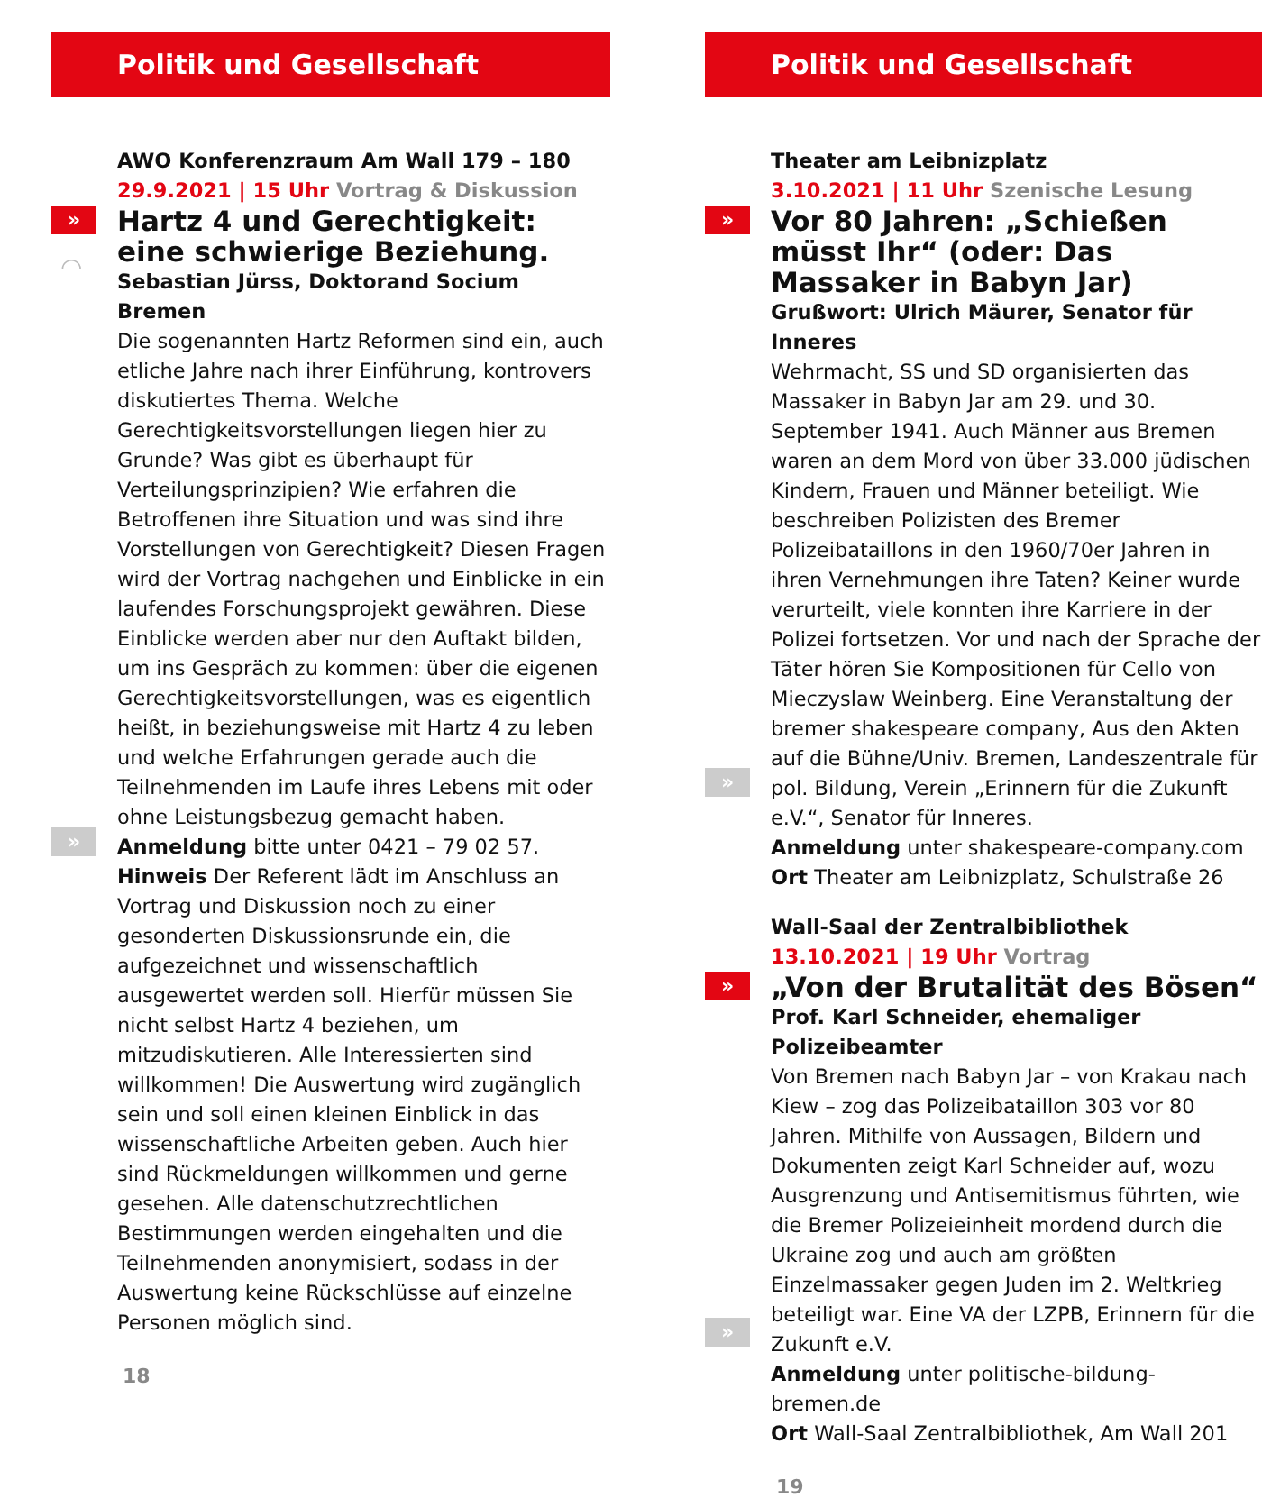Politik und Gesellschaft
»
◠
»
AWO Konferenzraum Am Wall 179 – 180
29.9.2021 | 15 Uhr Vortrag & Diskussion
Hartz 4 und Gerechtigkeit: eine schwierige Beziehung.
Sebastian Jürss, Doktorand Socium Bremen
Die sogenannten Hartz Reformen sind ein, auch etliche Jahre nach ihrer Einführung, kontrovers diskutiertes Thema. Welche Gerechtigkeitsvorstellungen liegen hier zu Grunde? Was gibt es überhaupt für Verteilungsprinzipien? Wie erfahren die Betroffenen ihre Situation und was sind ihre Vorstellungen von Gerechtigkeit? Diesen Fragen wird der Vortrag nachgehen und Einblicke in ein laufendes Forschungsprojekt gewähren. Diese Einblicke werden aber nur den Auftakt bilden, um ins Gespräch zu kommen: über die eigenen Gerechtigkeitsvorstellungen, was es eigentlich heißt, in beziehungsweise mit Hartz 4 zu leben und welche Erfahrungen gerade auch die Teilnehmenden im Laufe ihres Lebens mit oder ohne Leistungsbezug gemacht haben.
Anmeldung bitte unter 0421 – 79 02 57.
Hinweis Der Referent lädt im Anschluss an Vortrag und Diskussion noch zu einer gesonderten Diskussionsrunde ein, die aufgezeichnet und wissenschaftlich ausgewertet werden soll. Hierfür müssen Sie nicht selbst Hartz 4 beziehen, um mitzudiskutieren. Alle Interessierten sind willkommen! Die Auswertung wird zugänglich sein und soll einen kleinen Einblick in das wissenschaftliche Arbeiten geben. Auch hier sind Rückmeldungen willkommen und gerne gesehen. Alle datenschutzrechtlichen Bestimmungen werden eingehalten und die Teilnehmenden anonymisiert, sodass in der Auswertung keine Rückschlüsse auf einzelne Personen möglich sind.
18
Politik und Gesellschaft
»
»
Theater am Leibnizplatz
3.10.2021 | 11 Uhr Szenische Lesung
Vor 80 Jahren: „Schießen müsst Ihr“ (oder: Das Massaker in Babyn Jar)
Grußwort: Ulrich Mäurer, Senator für Inneres
Wehrmacht, SS und SD organisierten das Massaker in Babyn Jar am 29. und 30. September 1941. Auch Männer aus Bremen waren an dem Mord von über 33.000 jüdischen Kindern, Frauen und Männer beteiligt. Wie beschreiben Polizisten des Bremer Polizeibataillons in den 1960/70er Jahren in ihren Vernehmungen ihre Taten? Keiner wurde verurteilt, viele konnten ihre Karriere in der Polizei fortsetzen. Vor und nach der Sprache der Täter hören Sie Kompositionen für Cello von Mieczyslaw Weinberg. Eine Veranstaltung der bremer shakespeare company, Aus den Akten auf die Bühne/Univ. Bremen, Landeszentrale für pol. Bildung, Verein „Erinnern für die Zukunft e.V.“, Senator für Inneres.
Anmeldung unter shakespeare-company.com
Ort Theater am Leibnizplatz, Schulstraße 26
»
»
Wall-Saal der Zentralbibliothek
13.10.2021 | 19 Uhr Vortrag
„Von der Brutalität des Bösen“
Prof. Karl Schneider, ehemaliger Polizeibeamter
Von Bremen nach Babyn Jar – von Krakau nach Kiew – zog das Polizeibataillon 303 vor 80 Jahren. Mithilfe von Aussagen, Bildern und Dokumenten zeigt Karl Schneider auf, wozu Ausgrenzung und Antisemitismus führten, wie die Bremer Polizeieinheit mordend durch die Ukraine zog und auch am größten Einzelmassaker gegen Juden im 2. Weltkrieg beteiligt war. Eine VA der LZPB, Erinnern für die Zukunft e.V.
Anmeldung unter politische-bildung-bremen.de
Ort Wall-Saal Zentralbibliothek, Am Wall 201
19